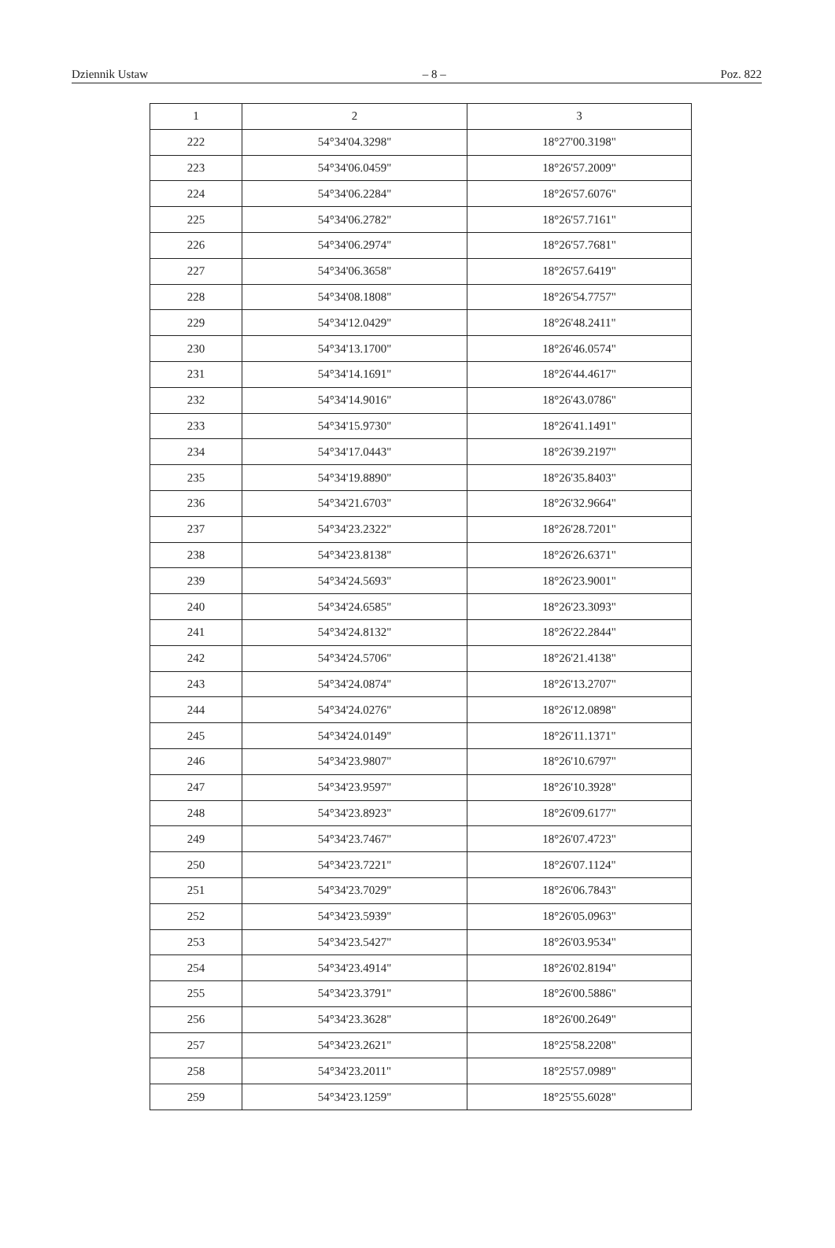Dziennik Ustaw – 8 – Poz. 822
| 1 | 2 | 3 |
| --- | --- | --- |
| 222 | 54°34'04.3298" | 18°27'00.3198" |
| 223 | 54°34'06.0459" | 18°26'57.2009" |
| 224 | 54°34'06.2284" | 18°26'57.6076" |
| 225 | 54°34'06.2782" | 18°26'57.7161" |
| 226 | 54°34'06.2974" | 18°26'57.7681" |
| 227 | 54°34'06.3658" | 18°26'57.6419" |
| 228 | 54°34'08.1808" | 18°26'54.7757" |
| 229 | 54°34'12.0429" | 18°26'48.2411" |
| 230 | 54°34'13.1700" | 18°26'46.0574" |
| 231 | 54°34'14.1691" | 18°26'44.4617" |
| 232 | 54°34'14.9016" | 18°26'43.0786" |
| 233 | 54°34'15.9730" | 18°26'41.1491" |
| 234 | 54°34'17.0443" | 18°26'39.2197" |
| 235 | 54°34'19.8890" | 18°26'35.8403" |
| 236 | 54°34'21.6703" | 18°26'32.9664" |
| 237 | 54°34'23.2322" | 18°26'28.7201" |
| 238 | 54°34'23.8138" | 18°26'26.6371" |
| 239 | 54°34'24.5693" | 18°26'23.9001" |
| 240 | 54°34'24.6585" | 18°26'23.3093" |
| 241 | 54°34'24.8132" | 18°26'22.2844" |
| 242 | 54°34'24.5706" | 18°26'21.4138" |
| 243 | 54°34'24.0874" | 18°26'13.2707" |
| 244 | 54°34'24.0276" | 18°26'12.0898" |
| 245 | 54°34'24.0149" | 18°26'11.1371" |
| 246 | 54°34'23.9807" | 18°26'10.6797" |
| 247 | 54°34'23.9597" | 18°26'10.3928" |
| 248 | 54°34'23.8923" | 18°26'09.6177" |
| 249 | 54°34'23.7467" | 18°26'07.4723" |
| 250 | 54°34'23.7221" | 18°26'07.1124" |
| 251 | 54°34'23.7029" | 18°26'06.7843" |
| 252 | 54°34'23.5939" | 18°26'05.0963" |
| 253 | 54°34'23.5427" | 18°26'03.9534" |
| 254 | 54°34'23.4914" | 18°26'02.8194" |
| 255 | 54°34'23.3791" | 18°26'00.5886" |
| 256 | 54°34'23.3628" | 18°26'00.2649" |
| 257 | 54°34'23.2621" | 18°25'58.2208" |
| 258 | 54°34'23.2011" | 18°25'57.0989" |
| 259 | 54°34'23.1259" | 18°25'55.6028" |